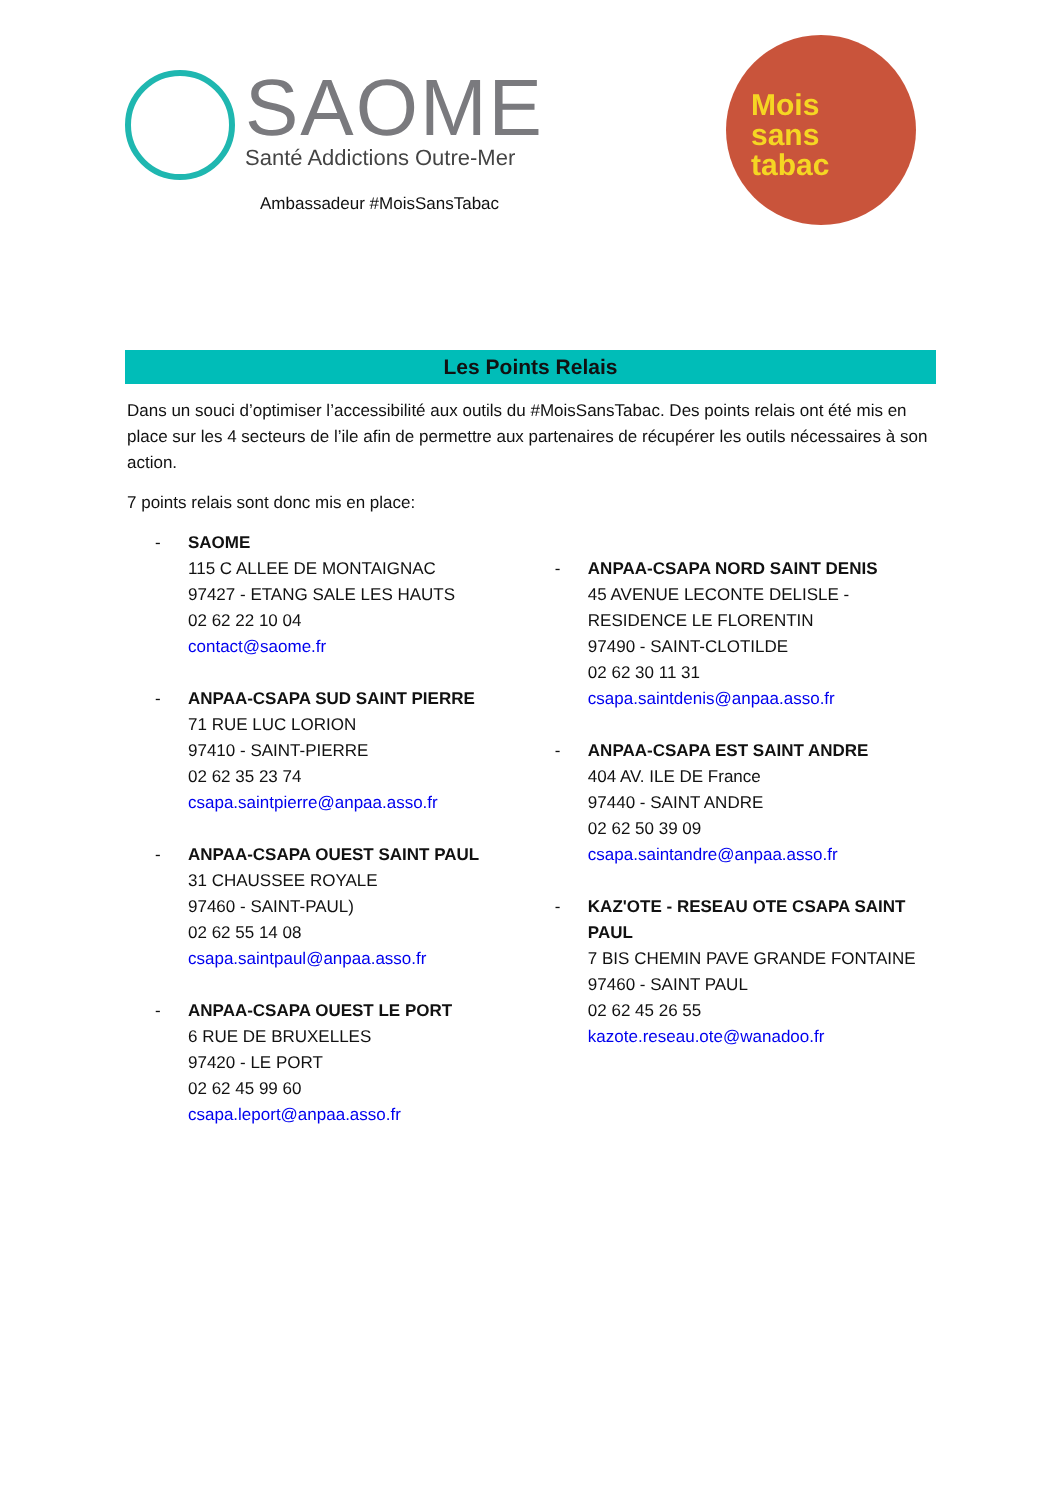SAOME
Santé Addictions Outre-Mer
Ambassadeur #MoisSansTabac
Mois
sans
tabac
Les Points Relais
Dans un souci d’optimiser l’accessibilité aux outils du #MoisSansTabac. Des points relais ont été mis en place sur les 4 secteurs de l’ile afin de permettre aux partenaires de récupérer les outils nécessaires à son action.
7 points relais sont donc mis en place:
- SAOME
115 C ALLEE DE MONTAIGNAC
97427 - ETANG SALE LES HAUTS
02 62 22 10 04
contact@saome.fr
- ANPAA-CSAPA SUD SAINT PIERRE
71 RUE LUC LORION
97410 - SAINT-PIERRE
02 62 35 23 74
csapa.saintpierre@anpaa.asso.fr
- ANPAA-CSAPA OUEST SAINT PAUL
31 CHAUSSEE ROYALE
97460 - SAINT-PAUL)
02 62 55 14 08
csapa.saintpaul@anpaa.asso.fr
- ANPAA-CSAPA OUEST LE PORT
6 RUE DE BRUXELLES
97420 - LE PORT
02 62 45 99 60
csapa.leport@anpaa.asso.fr
- ANPAA-CSAPA NORD SAINT DENIS
45 AVENUE LECONTE DELISLE - RESIDENCE LE FLORENTIN
97490 - SAINT-CLOTILDE
02 62 30 11 31
csapa.saintdenis@anpaa.asso.fr
- ANPAA-CSAPA EST SAINT ANDRE
404 AV. ILE DE France
97440 - SAINT ANDRE
02 62 50 39 09
csapa.saintandre@anpaa.asso.fr
- KAZ'OTE - RESEAU OTE CSAPA SAINT PAUL
7 BIS CHEMIN PAVE GRANDE FONTAINE
97460 - SAINT PAUL
02 62 45 26 55
kazote.reseau.ote@wanadoo.fr